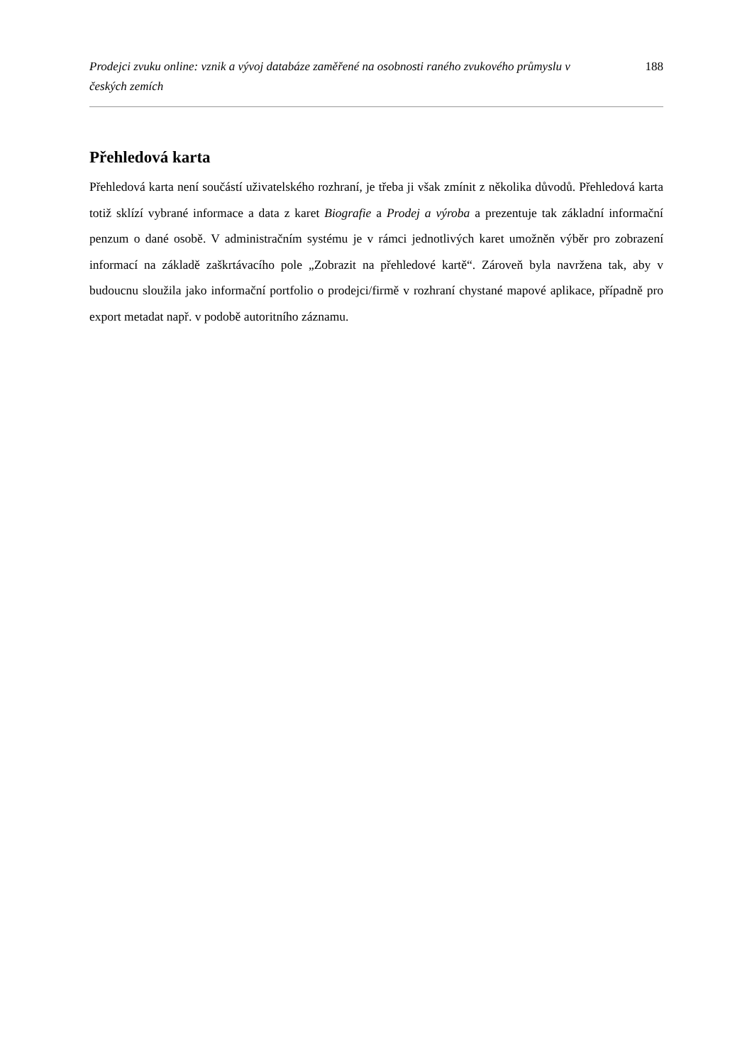Prodejci zvuku online: vznik a vývoj databáze zaměřené na osobnosti raného zvukového průmyslu v českých zemích 188
Přehledová karta
Přehledová karta není součástí uživatelského rozhraní, je třeba ji však zmínit z několika důvodů. Přehledová karta totiž sklízí vybrané informace a data z karet Biografie a Prodej a výroba a prezentuje tak základní informační penzum o dané osobě. V administračním systému je v rámci jednotlivých karet umožněn výběr pro zobrazení informací na základě zaškrtávacího pole „Zobrazit na přehledové kartě“. Zároveň byla navržena tak, aby v budoucnu sloužila jako informační portfolio o prodejci/firmě v rozhraní chystané mapové aplikace, případně pro export metadat např. v podobě autoritního záznamu.